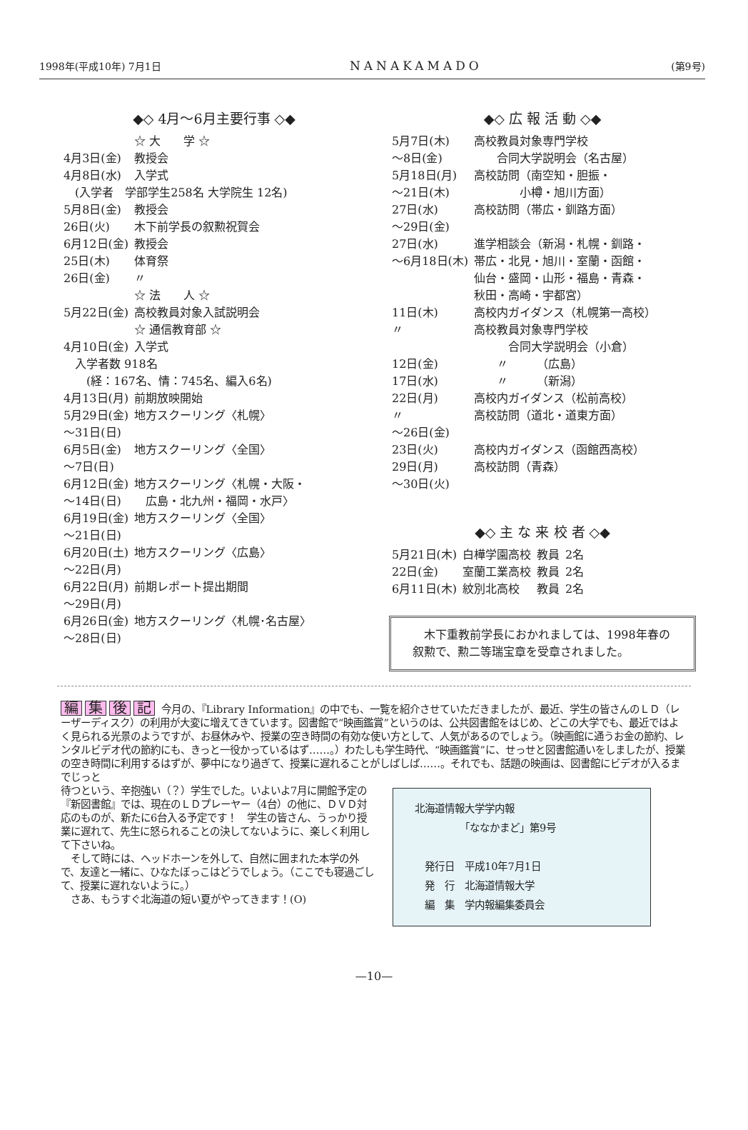1998年(平成10年) 7月1日 NANAKAMADO (第9号)
◆◇ 4月～6月主要行事 ◇◆
| | ☆ 大 学 ☆ |
| 4月3日(金) | 教授会 |
| 4月8日(水) | 入学式 |
| (入学者 学部学生258名 大学院生 12名) | |
| 5月8日(金) | 教授会 |
| 26日(火) | 木下前学長の叙勲祝賀会 |
| 6月12日(金) | 教授会 |
| 25日(木) | 体育祭 |
| 26日(金) | 〃 |
| | ☆ 法 人 ☆ |
| 5月22日(金) | 高校教員対象入試説明会 |
| | ☆ 通信教育部 ☆ |
| 4月10日(金) | 入学式 |
| 入学者数 918名 | |
| (経：167名、情：745名、編入6名) | |
| 4月13日(月) | 前期放映開始 |
| 5月29日(金) ～31日(日) | 地方スクーリング〈札幌〉 |
| 6月5日(金) ～7日(日) | 地方スクーリング〈全国〉 |
| 6月12日(金) ～14日(日) | 地方スクーリング〈札幌・大阪・ 広島・北九州・福岡・水戸〉 |
| 6月19日(金) ～21日(日) | 地方スクーリング〈全国〉 |
| 6月20日(土) ～22日(月) | 地方スクーリング〈広島〉 |
| 6月22日(月) ～29日(月) | 前期レポート提出期間 |
| 6月26日(金) ～28日(日) | 地方スクーリング〈札幌･名古屋〉 |
◆◇ 広 報 活 動 ◇◆
| 5月7日(木) ～8日(金) | 高校教員対象専門学校 合同大学説明会（名古屋） |
| 5月18日(月) ～21日(木) | 高校訪問（南空知・胆振・ 小樽・旭川方面） |
| 27日(水) ～29日(金) | 高校訪問（帯広・釧路方面） |
| 27日(水) ～6月18日(木) | 進学相談会（新潟・札幌・釧路・ 帯広・北見・旭川・室蘭・函館・ 仙台・盛岡・山形・福島・青森・ 秋田・高崎・宇都宮） |
| 11日(木) | 高校内ガイダンス（札幌第一高校） |
| 〃 | 高校教員対象専門学校 合同大学説明会（小倉） |
| 12日(金) | 〃 （広島） |
| 17日(水) | 〃 （新潟） |
| 22日(月) | 高校内ガイダンス（松前高校） |
| 〃 ～26日(金) | 高校訪問（道北・道東方面） |
| 23日(火) | 高校内ガイダンス（函館西高校） |
| 29日(月) ～30日(火) | 高校訪問（青森） |
◆◇ 主 な 来 校 者 ◇◆
| 5月21日(木) | 白樺学園高校 | 教員 | 2名 |
| 22日(金) | 室蘭工業高校 | 教員 | 2名 |
| 6月11日(木) | 紋別北高校 | 教員 | 2名 |
　木下重教前学長におかれましては、1998年春の叙勲で、勲二等瑞宝章を受章されました。
編集後記 今月の、『Library Information』の中でも、一覧を紹介させていただきましたが、最近、学生の皆さんのＬＤ（レーザーディスク）の利用が大変に増えてきています。図書館で“映画鑑賞”というのは、公共図書館をはじめ、どこの大学でも、最近ではよく見られる光景のようですが、お昼休みや、授業の空き時間の有効な使い方として、人気があるのでしょう。（映画館に通うお金の節約、レンタルビデオ代の節約にも、きっと一役かっているはず……。）わたしも学生時代、“映画鑑賞”に、せっせと図書館通いをしましたが、授業の空き時間に利用するはずが、夢中になり過ぎて、授業に遅れることがしばしば……。それでも、話題の映画は、図書館にビデオが入るまでじっと
待つという、辛抱強い（？）学生でした。いよいよ7月に開館予定の『新図書館』では、現在のＬＤプレーヤー（4台）の他に、ＤＶＤ対応のものが、新たに6台入る予定です！　学生の皆さん、うっかり授業に遅れて、先生に怒られることの決してないように、楽しく利用して下さいね。
　そして時には、ヘッドホーンを外して、自然に囲まれた本学の外で、友達と一緒に、ひなたぼっこはどうでしょう。（ここでも寝過ごして、授業に遅れないように。）
　さあ、もうすぐ北海道の短い夏がやってきます！(O)
北海道情報大学学内報
　　　　　「ななかまど」第9号
　発行日　平成10年7月1日
　発　行　北海道情報大学
　編　集　学内報編集委員会
—10—